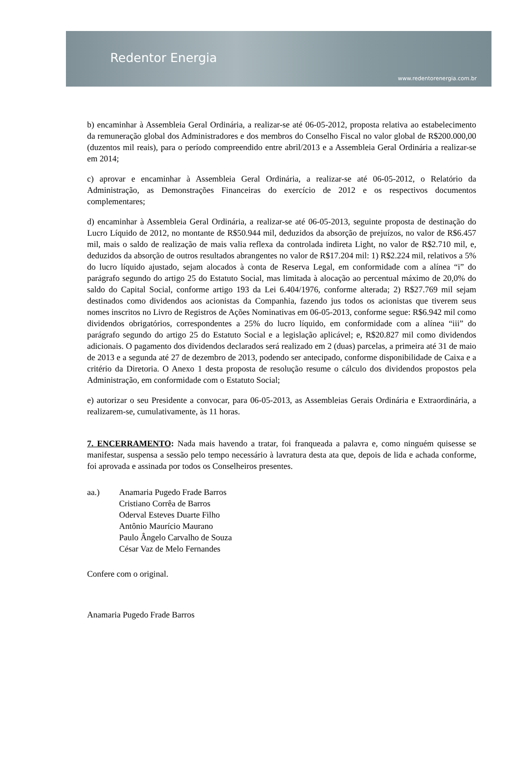Redentor Energia
www.redentorenergia.com.br
b) encaminhar à Assembleia Geral Ordinária, a realizar-se até 06-05-2012, proposta relativa ao estabelecimento da remuneração global dos Administradores e dos membros do Conselho Fiscal no valor global de R$200.000,00 (duzentos mil reais), para o período compreendido entre abril/2013 e a Assembleia Geral Ordinária a realizar-se em 2014;
c) aprovar e encaminhar à Assembleia Geral Ordinária, a realizar-se até 06-05-2012, o Relatório da Administração, as Demonstrações Financeiras do exercício de 2012 e os respectivos documentos complementares;
d) encaminhar à Assembleia Geral Ordinária, a realizar-se até 06-05-2013, seguinte proposta de destinação do Lucro Líquido de 2012, no montante de R$50.944 mil, deduzidos da absorção de prejuízos, no valor de R$6.457 mil, mais o saldo de realização de mais valia reflexa da controlada indireta Light, no valor de R$2.710 mil, e, deduzidos da absorção de outros resultados abrangentes no valor de R$17.204 mil: 1) R$2.224 mil, relativos a 5% do lucro líquido ajustado, sejam alocados à conta de Reserva Legal, em conformidade com a alínea “i” do parágrafo segundo do artigo 25 do Estatuto Social, mas limitada à alocação ao percentual máximo de 20,0% do saldo do Capital Social, conforme artigo 193 da Lei 6.404/1976, conforme alterada; 2) R$27.769 mil sejam destinados como dividendos aos acionistas da Companhia, fazendo jus todos os acionistas que tiverem seus nomes inscritos no Livro de Registros de Ações Nominativas em 06-05-2013, conforme segue: R$6.942 mil como dividendos obrigatórios, correspondentes a 25% do lucro líquido, em conformidade com a alínea “iii” do parágrafo segundo do artigo 25 do Estatuto Social e a legislação aplicável; e, R$20.827 mil como dividendos adicionais. O pagamento dos dividendos declarados será realizado em 2 (duas) parcelas, a primeira até 31 de maio de 2013 e a segunda até 27 de dezembro de 2013, podendo ser antecipado, conforme disponibilidade de Caixa e a critério da Diretoria. O Anexo 1 desta proposta de resolução resume o cálculo dos dividendos propostos pela Administração, em conformidade com o Estatuto Social;
e) autorizar o seu Presidente a convocar, para 06-05-2013, as Assembleias Gerais Ordinária e Extraordinária, a realizarem-se, cumulativamente, às 11 horas.
7. ENCERRAMENTO: Nada mais havendo a tratar, foi franqueada a palavra e, como ninguém quisesse se manifestar, suspensa a sessão pelo tempo necessário à lavratura desta ata que, depois de lida e achada conforme, foi aprovada e assinada por todos os Conselheiros presentes.
aa.) Anamaria Pugedo Frade Barros
Cristiano Corrêa de Barros
Oderval Esteves Duarte Filho
Antônio Maurício Maurano
Paulo Ângelo Carvalho de Souza
César Vaz de Melo Fernandes
Confere com o original.
Anamaria Pugedo Frade Barros